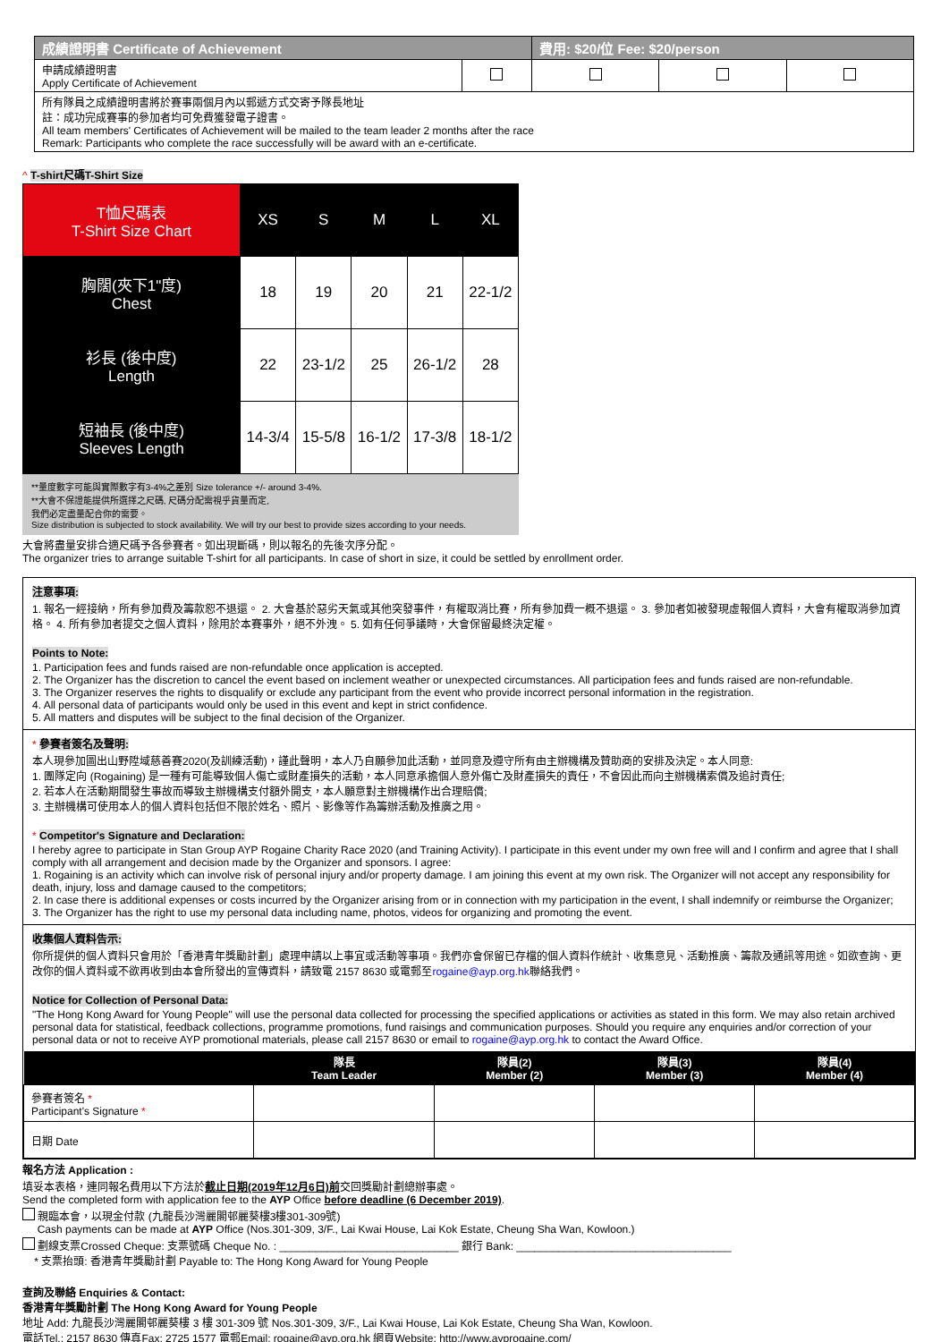| 成績證明書 Certificate of Achievement | | 費用: $20/位 Fee: $20/person | | |
| --- | --- | --- | --- | --- |
| 申請成績證明書 Apply Certificate of Achievement | | | | |
| 所有隊員之成績證明書將於賽事兩個月內以郵遞方式交寄予隊長地址 註：成功完成賽事的參加者均可免費獲發電子證書。 All team members' Certificates of Achievement will be mailed to the team leader 2 months after the race Remark: Participants who complete the race successfully will be award with an e-certificate. | | | | |
^ T-shirt尺碼T-Shirt Size
| T恤尺碼表 T-Shirt Size Chart | XS | S | M | L | XL |
| 胸闊(夾下1"度) Chest | 18 | 19 | 20 | 21 | 22-1/2 |
| 衫長 (後中度) Length | 22 | 23-1/2 | 25 | 26-1/2 | 28 |
| 短袖長 (後中度) Sleeves Length | 14-3/4 | 15-5/8 | 16-1/2 | 17-3/8 | 18-1/2 |
**量度數字可能與實際數字有3-4%之差別 Size tolerance +/- around 3-4%.
**大會不保證能提供所選擇之尺碼, 尺碼分配需視乎貨量而定,
我們必定盡量配合你的需要。
Size distribution is subjected to stock availability. We will try our best to provide sizes according to your needs.
大會將盡量安排合適尺碼予各參賽者。如出現斷碼，則以報名的先後次序分配。
The organizer tries to arrange suitable T-shirt for all participants. In case of short in size, it could be settled by enrollment order.
注意事項:
1. 報名一經接納，所有參加費及籌款恕不退還。 2. 大會基於惡劣天氣或其他突發事件，有權取消比賽，所有參加費一概不退還。 3. 參加者如被發現虛報個人資料，大會有權取消參加資格。 4. 所有參加者提交之個人資料，除用於本賽事外，絕不外洩。 5. 如有任何爭議時，大會保留最終決定權。
Points to Note:
1. Participation fees and funds raised are non-refundable once application is accepted.
2. The Organizer has the discretion to cancel the event based on inclement weather or unexpected circumstances. All participation fees and funds raised are non-refundable.
3. The Organizer reserves the rights to disqualify or exclude any participant from the event who provide incorrect personal information in the registration.
4. All personal data of participants would only be used in this event and kept in strict confidence.
5. All matters and disputes will be subject to the final decision of the Organizer.
* 參賽者簽名及聲明:
本人現參加圖出山野陞域慈善賽2020(及訓練活動)，謹此聲明，本人乃自願參加此活動，並同意及遵守所有由主辦機構及贊助商的安排及決定。本人同意:
1. 團隊定向 (Rogaining) 是一種有可能導致個人傷亡或財產損失的活動，本人同意承擔個人意外傷亡及財產損失的責任，不會因此而向主辦機構索償及追討責任;
2. 若本人在活動期間發生事故而導致主辦機構支付額外開支，本人願意對主辦機構作出合理賠償;
3. 主辦機構可使用本人的個人資料包括但不限於姓名、照片、影像等作為籌辦活動及推廣之用。
* Competitor's Signature and Declaration:
I hereby agree to participate in Stan Group AYP Rogaine Charity Race 2020 (and Training Activity). I participate in this event under my own free will and I confirm and agree that I shall comply with all arrangement and decision made by the Organizer and sponsors. I agree:
1. Rogaining is an activity which can involve risk of personal injury and/or property damage. I am joining this event at my own risk. The Organizer will not accept any responsibility for death, injury, loss and damage caused to the competitors;
2. In case there is additional expenses or costs incurred by the Organizer arising from or in connection with my participation in the event, I shall indemnify or reimburse the Organizer;
3. The Organizer has the right to use my personal data including name, photos, videos for organizing and promoting the event.
收集個人資料告示:
你所提供的個人資料只會用於「香港青年獎勵計劃」處理申請以上事宜或活動等事項。我們亦會保留已存檔的個人資料作統計、收集意見、活動推廣、籌款及通訊等用途。如欲查詢、更改你的個人資料或不欲再收到由本會所發出的宣傳資料，請致電 2157 8630 或電郵至rogaine@ayp.org.hk聯絡我們。
Notice for Collection of Personal Data:
"The Hong Kong Award for Young People" will use the personal data collected for processing the specified applications or activities as stated in this form. We may also retain archived personal data for statistical, feedback collections, programme promotions, fund raisings and communication purposes. Should you require any enquiries and/or correction of your personal data or not to receive AYP promotional materials, please call 2157 8630 or email to rogaine@ayp.org.hk to contact the Award Office.
| | 隊長 Team Leader | 隊員(2) Member (2) | 隊員(3) Member (3) | 隊員(4) Member (4) |
| --- | --- | --- | --- | --- |
| 參賽者簽名 * Participant's Signature * | | | | |
| 日期 Date | | | | |
報名方法 Application :
填妥本表格，連同報名費用以下方法於截止日期(2019年12月6日)前交回獎勵計劃總辦事處。
Send the completed form with application fee to the AYP Office before deadline (6 December 2019).
親臨本會，以現金付款 (九龍長沙灣麗閣邨麗葵樓3樓301-309號)
Cash payments can be made at AYP Office (Nos.301-309, 3/F., Lai Kwai House, Lai Kok Estate, Cheung Sha Wan, Kowloon.)
劃線支票Crossed Cheque: 支票號碼 Cheque No. : ______________________________ 銀行 Bank: ____________________________________
* 支票抬頭: 香港青年獎勵計劃 Payable to: The Hong Kong Award for Young People
查詢及聯絡 Enquiries & Contact:
香港青年獎勵計劃 The Hong Kong Award for Young People
地址 Add: 九龍長沙灣麗閣邨麗葵樓 3 樓 301-309 號 Nos.301-309, 3/F., Lai Kwai House, Lai Kok Estate, Cheung Sha Wan, Kowloon.
電話Tel.: 2157 8630 傳真Fax: 2725 1577 電郵Email: rogaine@ayp.org.hk 網頁Website: http://www.ayprogaine.com/